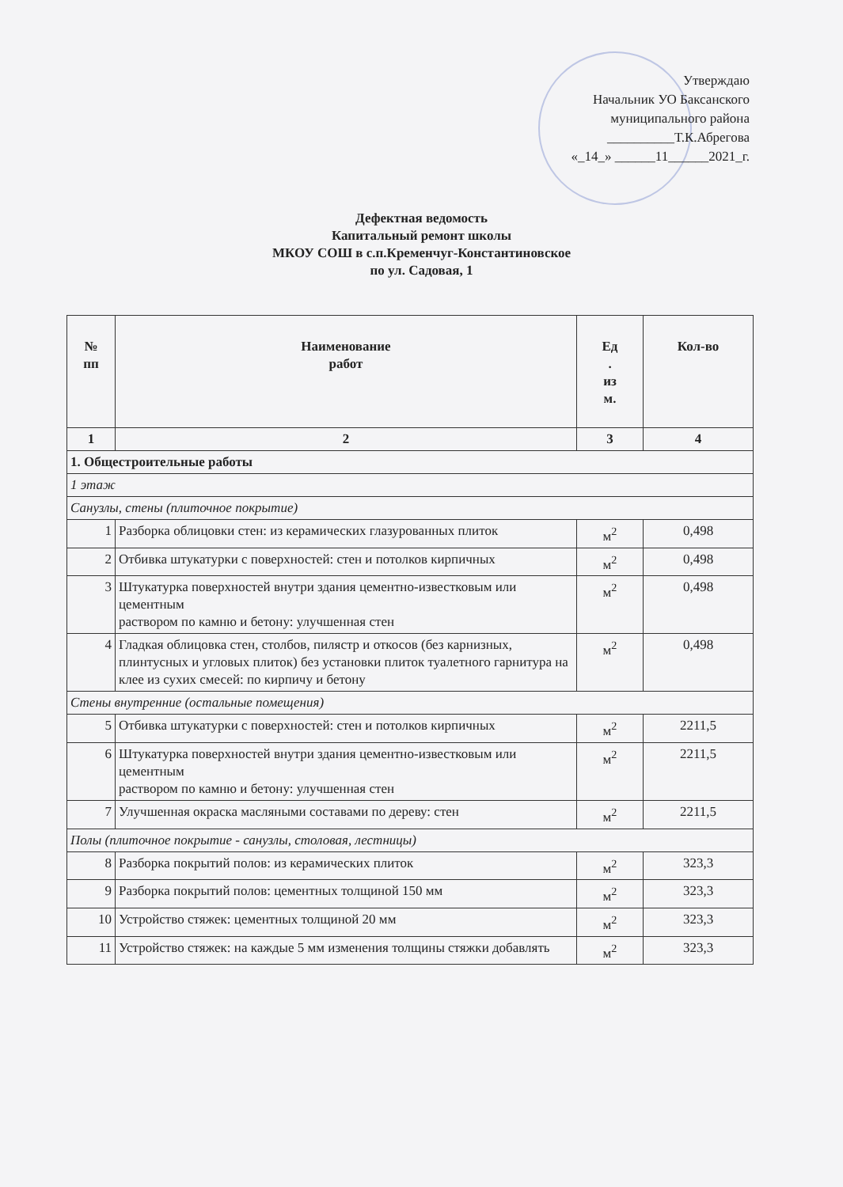Утверждаю
Начальник УО Баксанского
муниципального района
__________Т.К.Абрегова
«_14_» ______11______2021_г.
Дефектная ведомость
Капитальный ремонт школы
МКОУ СОШ в с.п.Кременчуг-Константиновское
по ул. Садовая, 1
| № пп | Наименование работ | Ед . из м. | Кол-во |
| --- | --- | --- | --- |
| 1 | 2 | 3 | 4 |
| 1. Общестроительные работы | | | |
| 1 этаж | | | |
| Санузлы, стены (плиточное покрытие) | | | |
| 1 | Разборка облицовки стен: из керамических глазурованных плиток | м<sup>2</sup> | 0,498 |
| 2 | Отбивка штукатурки с поверхностей: стен и потолков кирпичных | м<sup>2</sup> | 0,498 |
| 3 | Штукатурка поверхностей внутри здания цементно-известковым или цементным раствором по камню и бетону: улучшенная стен | м<sup>2</sup> | 0,498 |
| 4 | Гладкая облицовка стен, столбов, пилястр и откосов (без карнизных, плинтусных и угловых плиток) без установки плиток туалетного гарнитура на клее из сухих смесей: по кирпичу и бетону | м<sup>2</sup> | 0,498 |
| Стены внутренние (остальные помещения) | | | |
| 5 | Отбивка штукатурки с поверхностей: стен и потолков кирпичных | м<sup>2</sup> | 2211,5 |
| 6 | Штукатурка поверхностей внутри здания цементно-известковым или цементным раствором по камню и бетону: улучшенная стен | м<sup>2</sup> | 2211,5 |
| 7 | Улучшенная окраска масляными составами по дереву: стен | м<sup>2</sup> | 2211,5 |
| Полы (плиточное покрытие - санузлы, столовая, лестницы) | | | |
| 8 | Разборка покрытий полов: из керамических плиток | м<sup>2</sup> | 323,3 |
| 9 | Разборка покрытий полов: цементных толщиной 150 мм | м<sup>2</sup> | 323,3 |
| 10 | Устройство стяжек: цементных толщиной 20 мм | м<sup>2</sup> | 323,3 |
| 11 | Устройство стяжек: на каждые 5 мм изменения толщины стяжки добавлять | м<sup>2</sup> | 323,3 |